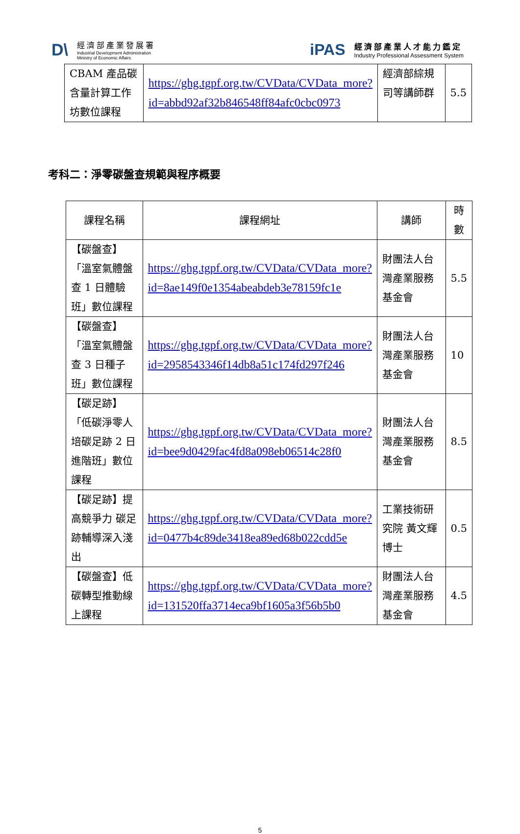D\
經濟部產業發展署
Industrial Development Administration
Ministry of Economic Affairs
iPAS
經濟部產業人才能力鑑定
Industry Professional Assessment System
| CBAM 產品碳含量計算工作坊數位課程 | https://ghg.tgpf.org.tw/CVData/CVData_more?id=abbd92af32b846548ff84afc0cbc0973 | 經濟部綜規司等講師群 | 5.5 |
考科二：淨零碳盤查規範與程序概要
| 課程名稱 | 課程網址 | 講師 | 時數 |
| --- | --- | --- | --- |
| 【碳盤查】「溫室氣體盤查 1 日體驗班」數位課程 | https://ghg.tgpf.org.tw/CVData/CVData_more?id=8ae149f0e1354abeabdeb3e78159fc1e | 財團法人台灣產業服務基金會 | 5.5 |
| 【碳盤查】「溫室氣體盤查 3 日種子班」數位課程 | https://ghg.tgpf.org.tw/CVData/CVData_more?id=2958543346f14db8a51c174fd297f246 | 財團法人台灣產業服務基金會 | 10 |
| 【碳足跡】「低碳淨零人培碳足跡 2 日進階班」數位課程 | https://ghg.tgpf.org.tw/CVData/CVData_more?id=bee9d0429fac4fd8a098eb06514c28f0 | 財團法人台灣產業服務基金會 | 8.5 |
| 【碳足跡】提高競爭力 碳足跡輔導深入淺出 | https://ghg.tgpf.org.tw/CVData/CVData_more?id=0477b4c89de3418ea89ed68b022cdd5e | 工業技術研究院 黃文輝博士 | 0.5 |
| 【碳盤查】低碳轉型推動線上課程 | https://ghg.tgpf.org.tw/CVData/CVData_more?id=131520ffa3714eca9bf1605a3f56b5b0 | 財團法人台灣產業服務基金會 | 4.5 |
5